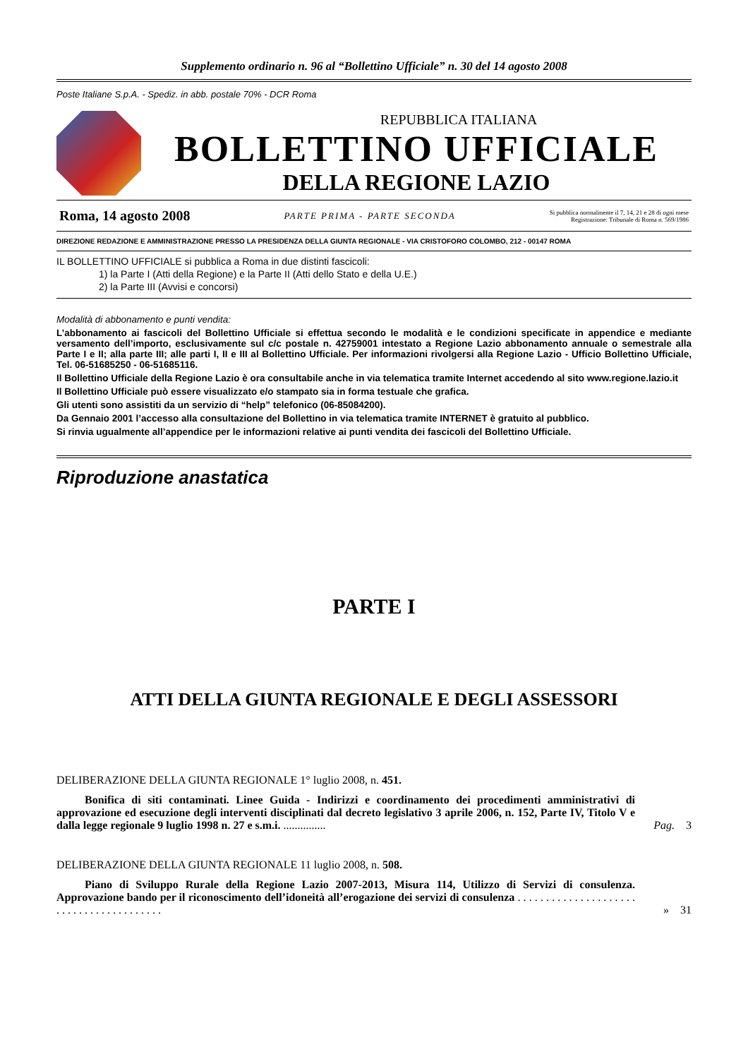Supplemento ordinario n. 96 al “Bollettino Ufficiale” n. 30 del 14 agosto 2008
Poste Italiane S.p.A. - Spediz. in abb. postale 70% - DCR Roma
REPUBBLICA ITALIANA
BOLLETTINO UFFICIALE
DELLA REGIONE LAZIO
Roma, 14 agosto 2008 PARTE PRIMA - PARTE SECONDA Si pubblica normalmente il 7, 14, 21 e 28 di ogni mese
Registrazione: Tribunale di Roma n. 569/1986
DIREZIONE REDAZIONE E AMMINISTRAZIONE PRESSO LA PRESIDENZA DELLA GIUNTA REGIONALE - VIA CRISTOFORO COLOMBO, 212 - 00147 ROMA
IL BOLLETTINO UFFICIALE si pubblica a Roma in due distinti fascicoli:
1) la Parte I (Atti della Regione) e la Parte II (Atti dello Stato e della U.E.)
2) la Parte III (Avvisi e concorsi)
Modalità di abbonamento e punti vendita:
L’abbonamento ai fascicoli del Bollettino Ufficiale si effettua secondo le modalità e le condizioni specificate in appendice e mediante versamento dell’importo, esclusivamente sul c/c postale n. 42759001 intestato a Regione Lazio abbonamento annuale o semestrale alla Parte I e II; alla parte III; alle parti I, II e III al Bollettino Ufficiale. Per informazioni rivolgersi alla Regione Lazio - Ufficio Bollettino Ufficiale, Tel. 06-51685250 - 06-51685116.
Il Bollettino Ufficiale della Regione Lazio è ora consultabile anche in via telematica tramite Internet accedendo al sito www.regione.lazio.it
Il Bollettino Ufficiale può essere visualizzato e/o stampato sia in forma testuale che grafica.
Gli utenti sono assistiti da un servizio di “help” telefonico (06-85084200).
Da Gennaio 2001 l’accesso alla consultazione del Bollettino in via telematica tramite INTERNET è gratuito al pubblico.
Si rinvia ugualmente all’appendice per le informazioni relative ai punti vendita dei fascicoli del Bollettino Ufficiale.
Riproduzione anastatica
PARTE I
ATTI DELLA GIUNTA REGIONALE E DEGLI ASSESSORI
DELIBERAZIONE DELLA GIUNTA REGIONALE 1° luglio 2008, n. 451.
Bonifica di siti contaminati. Linee Guida - Indirizzi e coordinamento dei procedimenti amministrativi di approvazione ed esecuzione degli interventi disciplinati dal decreto legislativo 3 aprile 2006, n. 152, Parte IV, Titolo V e dalla legge regionale 9 luglio 1998 n. 27 e s.m.i. ...............
Pag. 3
DELIBERAZIONE DELLA GIUNTA REGIONALE 11 luglio 2008, n. 508.
Piano di Sviluppo Rurale della Regione Lazio 2007-2013, Misura 114, Utilizzo di Servizi di consulenza. Approvazione bando per il riconoscimento dell’idoneità all’erogazione dei servizi di consulenza . . . . . . . . . . . . . . . . . . . . . . . . . . . . . . . . . . . . . . . .
» 31